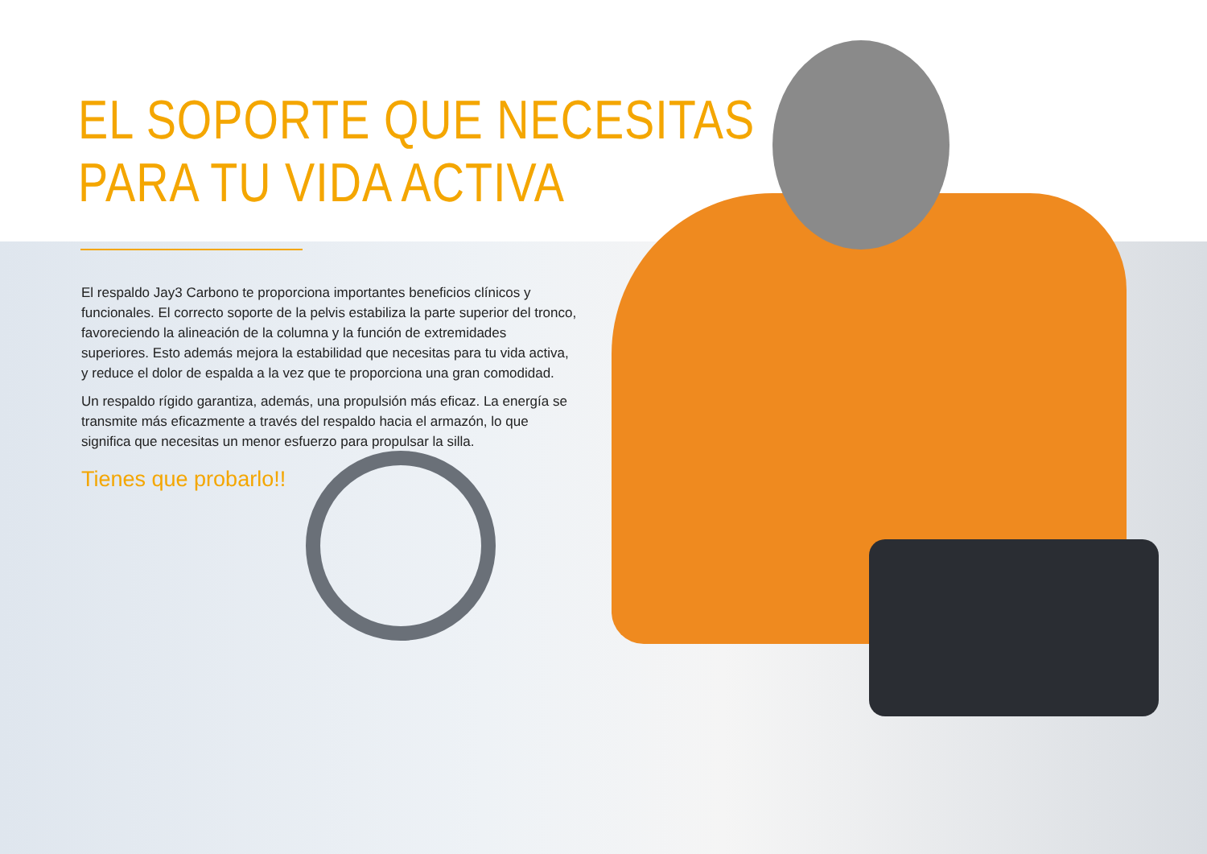EL SOPORTE QUE NECESITAS PARA TU VIDA ACTIVA
El respaldo Jay3 Carbono te proporciona importantes beneficios clínicos y funcionales. El correcto soporte de la pelvis estabiliza la parte superior del tronco, favoreciendo la alineación de la columna y la función de extremidades superiores. Esto además mejora la estabilidad que necesitas para tu vida activa, y reduce el dolor de espalda a la vez que te proporciona una gran comodidad.
Un respaldo rígido garantiza, además, una propulsión más eficaz. La energía se transmite más eficazmente a través del respaldo hacia el armazón, lo que significa que necesitas un menor esfuerzo para propulsar la silla.
Tienes que probarlo!!